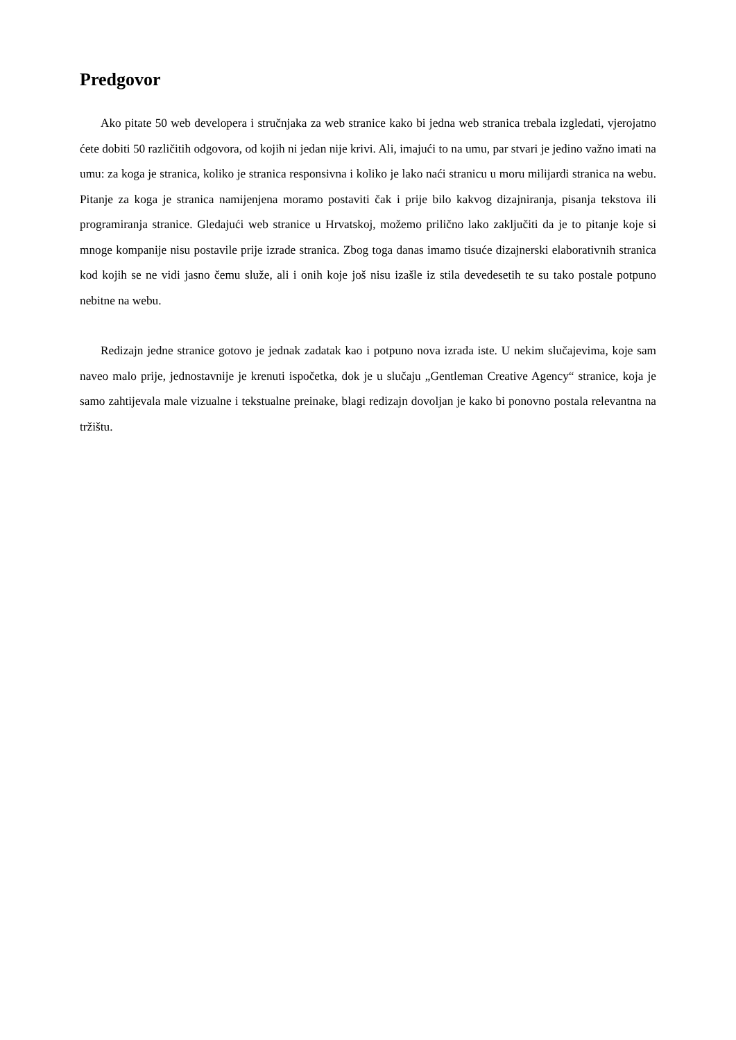Predgovor
Ako pitate 50 web developera i stručnjaka za web stranice kako bi jedna web stranica trebala izgledati, vjerojatno ćete dobiti 50 različitih odgovora, od kojih ni jedan nije krivi. Ali, imajući to na umu, par stvari je jedino važno imati na umu: za koga je stranica, koliko je stranica responsivna i koliko je lako naći stranicu u moru milijardi stranica na webu. Pitanje za koga je stranica namijenjena moramo postaviti čak i prije bilo kakvog dizajniranja, pisanja tekstova ili programiranja stranice. Gledajući web stranice u Hrvatskoj, možemo prilično lako zaključiti da je to pitanje koje si mnoge kompanije nisu postavile prije izrade stranica. Zbog toga danas imamo tisuće dizajnerski elaborativnih stranica kod kojih se ne vidi jasno čemu služe, ali i onih koje još nisu izašle iz stila devedesetih te su tako postale potpuno nebitne na webu.
Redizajn jedne stranice gotovo je jednak zadatak kao i potpuno nova izrada iste. U nekim slučajevima, koje sam naveo malo prije, jednostavnije je krenuti ispočetka, dok je u slučaju „Gentleman Creative Agency“ stranice, koja je samo zahtijevala male vizualne i tekstualne preinake, blagi redizajn dovoljan je kako bi ponovno postala relevantna na tržištu.